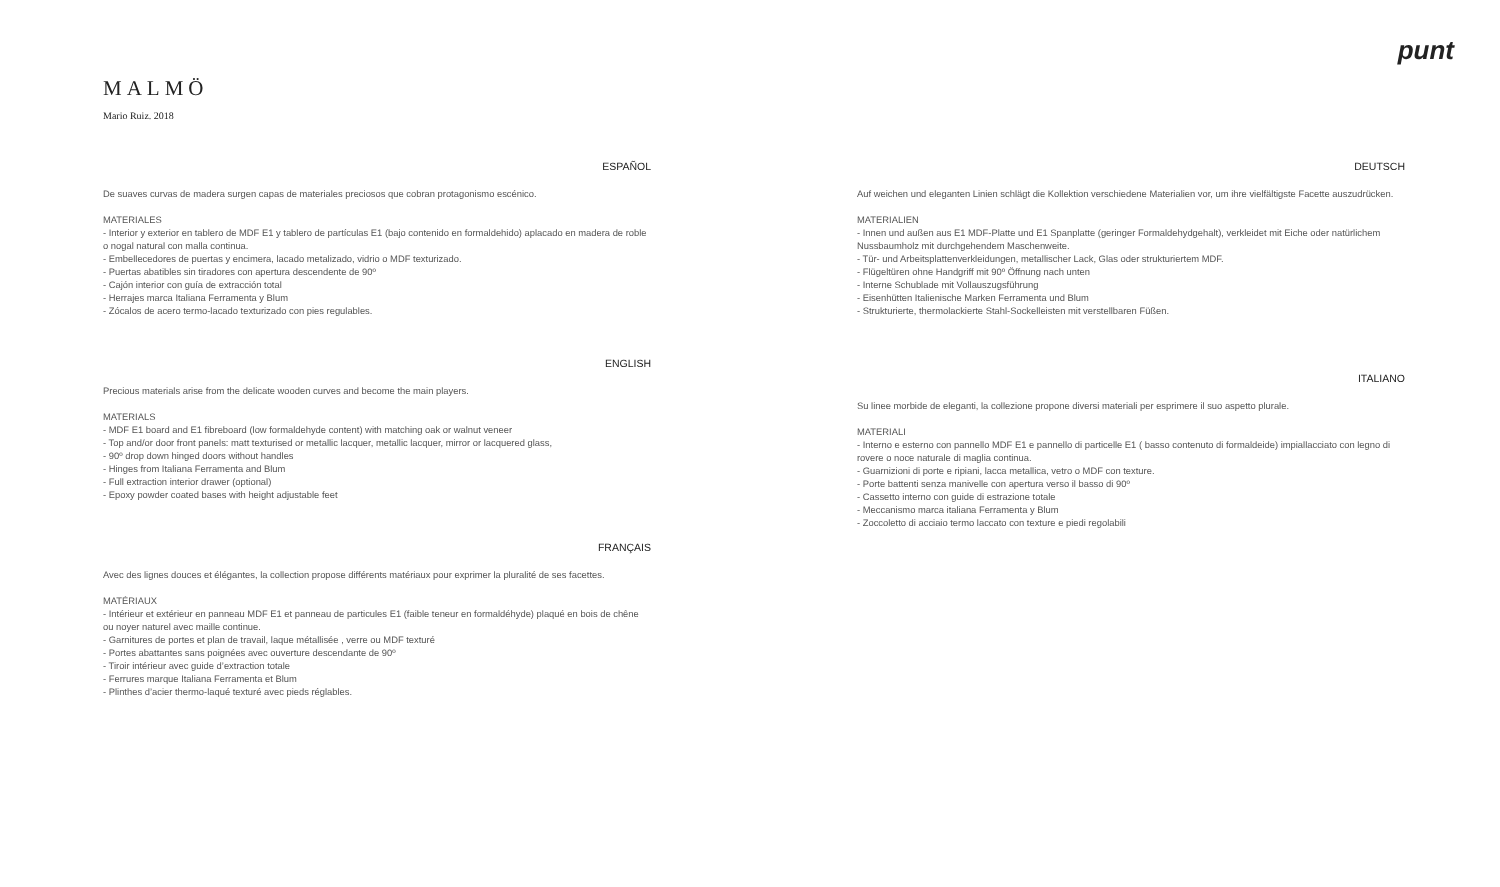punt
MALMÖ
Mario Ruiz. 2018
ESPAÑOL
De suaves curvas de madera surgen capas de materiales preciosos que cobran protagonismo escénico.
MATERIALES
- Interior y exterior en tablero de MDF E1 y tablero de partículas E1 (bajo contenido en formaldehido) aplacado en madera de roble o nogal natural con malla continua.
- Embellecedores de puertas y encimera, lacado metalizado, vidrio o MDF texturizado.
- Puertas abatibles sin tiradores con apertura descendente de 90º
- Cajón interior con guía de extracción total
- Herrajes marca Italiana Ferramenta y Blum
- Zócalos de acero termo-lacado texturizado con pies regulables.
ENGLISH
Precious materials arise from the delicate wooden curves and become the main players.
MATERIALS
- MDF E1 board and E1 fibreboard (low formaldehyde content) with matching oak or walnut veneer
- Top and/or door front panels: matt texturised or metallic lacquer, metallic lacquer, mirror or lacquered glass,
- 90º drop down hinged doors without handles
- Hinges from Italiana Ferramenta and Blum
- Full extraction interior drawer (optional)
- Epoxy powder coated bases with height adjustable feet
FRANÇAIS
Avec des lignes douces et élégantes, la collection propose différents matériaux pour exprimer la pluralité de ses facettes.
MATÉRIAUX
- Intérieur et extérieur en panneau MDF E1 et panneau de particules E1 (faible teneur en formaldéhyde) plaqué en bois de chêne ou noyer naturel avec maille continue.
- Garnitures de portes et plan de travail, laque métallisée , verre ou MDF texturé
- Portes abattantes sans poignées avec ouverture descendante de 90º
- Tiroir intérieur avec guide d’extraction totale
- Ferrures marque Italiana Ferramenta et Blum
- Plinthes d’acier thermo-laqué texturé avec pieds réglables.
DEUTSCH
Auf weichen und eleganten Linien schlägt die Kollektion verschiedene Materialien vor, um ihre vielfältigste Facette auszudrücken.
MATERIALIEN
- Innen und außen aus E1 MDF-Platte und E1 Spanplatte (geringer Formaldehydgehalt), verkleidet mit Eiche oder natürlichem Nussbaumholz mit durchgehendem Maschenweite.
- Tür- und Arbeitsplattenverkleidungen, metallischer Lack, Glas oder strukturiertem MDF.
- Flügeltüren ohne Handgriff mit 90º Öffnung nach unten
- Interne Schublade mit Vollauszugsführung
- Eisenhütten Italienische Marken Ferramenta und Blum
- Strukturierte, thermolackierte Stahl-Sockelleisten mit verstellbaren Füßen.
ITALIANO
Su linee morbide de eleganti, la collezione propone diversi materiali per esprimere il suo aspetto plurale.
MATERIALI
- Interno e esterno con pannello MDF E1 e pannello di particelle E1 ( basso contenuto di formaldeide) impiallacciato con legno di rovere o noce naturale di maglia continua.
- Guarnizioni di porte e ripiani, lacca metallica, vetro o MDF con texture.
- Porte battenti senza manivelle con apertura verso il basso di 90º
- Cassetto interno con guide di estrazione totale
- Meccanismo marca italiana Ferramenta y Blum
- Zoccoletto di acciaio termo laccato con texture e piedi regolabili